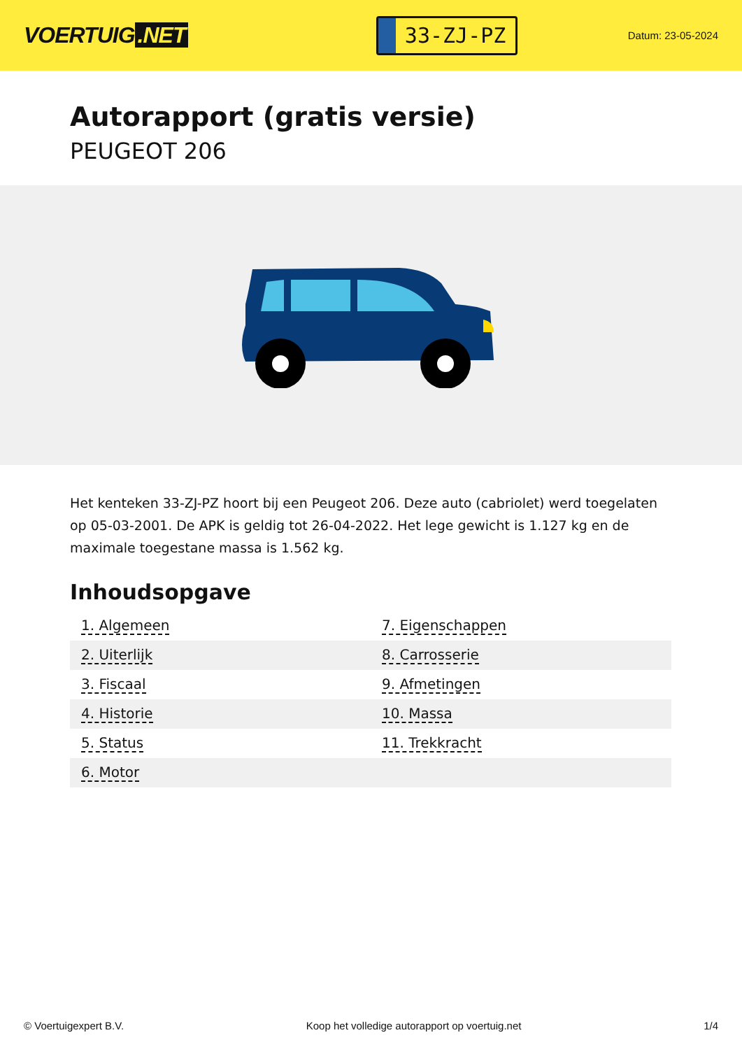VOERTUIG.NET
33-ZJ-PZ
Datum: 23-05-2024
Autorapport (gratis versie)
PEUGEOT 206
Het kenteken 33-ZJ-PZ hoort bij een Peugeot 206. Deze auto (cabriolet) werd toegelaten op 05-03-2001. De APK is geldig tot 26-04-2022. Het lege gewicht is 1.127 kg en de maximale toegestane massa is 1.562 kg.
Inhoudsopgave
| 1. Algemeen | 7. Eigenschappen |
| 2. Uiterlijk | 8. Carrosserie |
| 3. Fiscaal | 9. Afmetingen |
| 4. Historie | 10. Massa |
| 5. Status | 11. Trekkracht |
| 6. Motor | |
© Voertuigexpert B.V. Koop het volledige autorapport op voertuig.net 1/4